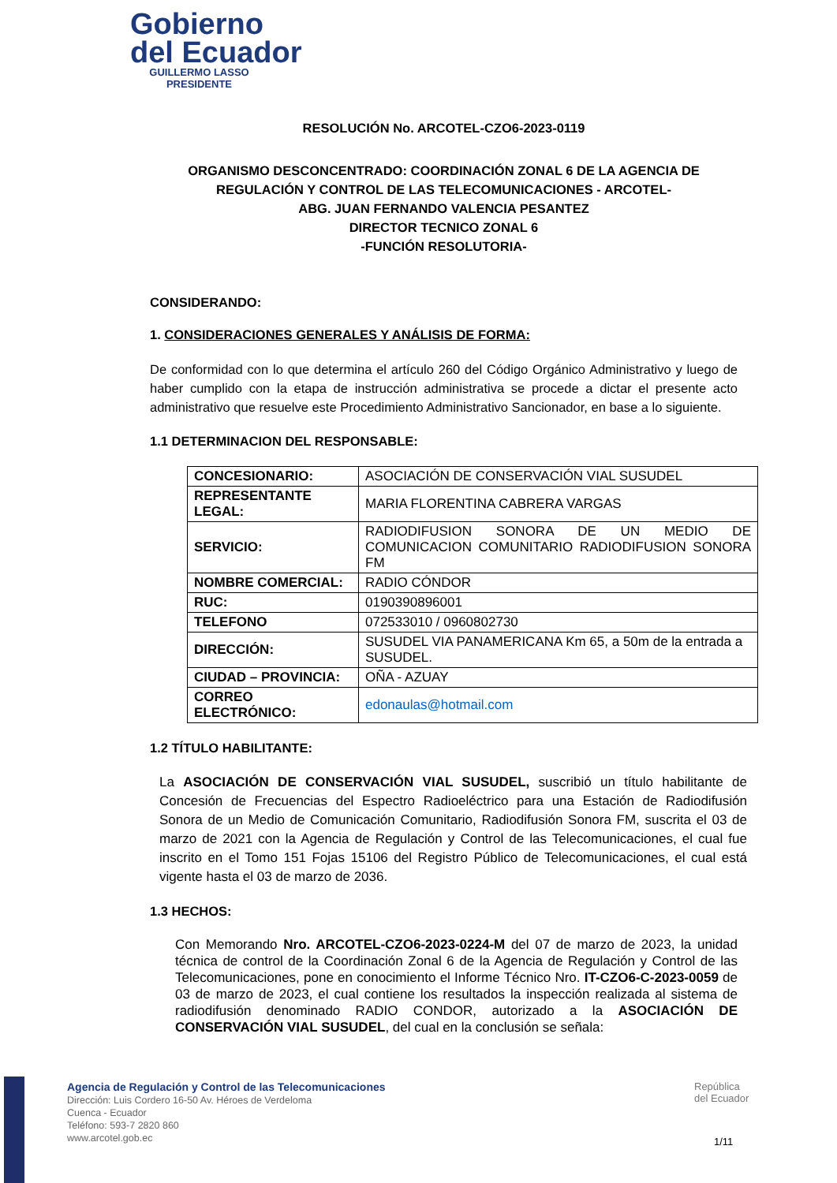Gobierno
del Ecuador
GUILLERMO LASSO
PRESIDENTE
RESOLUCIÓN No. ARCOTEL-CZO6-2023-0119
ORGANISMO DESCONCENTRADO: COORDINACIÓN ZONAL 6 DE LA AGENCIA DE REGULACIÓN Y CONTROL DE LAS TELECOMUNICACIONES - ARCOTEL-
ABG. JUAN FERNANDO VALENCIA PESANTEZ
DIRECTOR TECNICO ZONAL 6
-FUNCIÓN RESOLUTORIA-
CONSIDERANDO:
1. CONSIDERACIONES GENERALES Y ANÁLISIS DE FORMA:
De conformidad con lo que determina el artículo 260 del Código Orgánico Administrativo y luego de haber cumplido con la etapa de instrucción administrativa se procede a dictar el presente acto administrativo que resuelve este Procedimiento Administrativo Sancionador, en base a lo siguiente.
1.1 DETERMINACION DEL RESPONSABLE:
| CONCESIONARIO: | ASOCIACIÓN DE CONSERVACIÓN VIAL SUSUDEL |
| REPRESENTANTE LEGAL: | MARIA FLORENTINA CABRERA VARGAS |
| SERVICIO: | RADIODIFUSION SONORA DE UN MEDIO DE COMUNICACION COMUNITARIO RADIODIFUSION SONORA FM |
| NOMBRE COMERCIAL: | RADIO CÓNDOR |
| RUC: | 0190390896001 |
| TELEFONO | 072533010 / 0960802730 |
| DIRECCIÓN: | SUSUDEL VIA PANAMERICANA Km 65, a 50m de la entrada a SUSUDEL. |
| CIUDAD – PROVINCIA: | OÑA - AZUAY |
| CORREO ELECTRÓNICO: | edonaulas@hotmail.com |
1.2 TÍTULO HABILITANTE:
La ASOCIACIÓN DE CONSERVACIÓN VIAL SUSUDEL, suscribió un título habilitante de Concesión de Frecuencias del Espectro Radioeléctrico para una Estación de Radiodifusión Sonora de un Medio de Comunicación Comunitario, Radiodifusión Sonora FM, suscrita el 03 de marzo de 2021 con la Agencia de Regulación y Control de las Telecomunicaciones, el cual fue inscrito en el Tomo 151 Fojas 15106 del Registro Público de Telecomunicaciones, el cual está vigente hasta el 03 de marzo de 2036.
1.3 HECHOS:
Con Memorando Nro. ARCOTEL-CZO6-2023-0224-M del 07 de marzo de 2023, la unidad técnica de control de la Coordinación Zonal 6 de la Agencia de Regulación y Control de las Telecomunicaciones, pone en conocimiento el Informe Técnico Nro. IT-CZO6-C-2023-0059 de 03 de marzo de 2023, el cual contiene los resultados la inspección realizada al sistema de radiodifusión denominado RADIO CONDOR, autorizado a la ASOCIACIÓN DE CONSERVACIÓN VIAL SUSUDEL, del cual en la conclusión se señala:
Agencia de Regulación y Control de las Telecomunicaciones
Dirección: Luis Cordero 16-50 Av. Héroes de Verdeloma
Cuenca - Ecuador
Teléfono: 593-7 2820 860
www.arcotel.gob.ec
República
del Ecuador
1/11